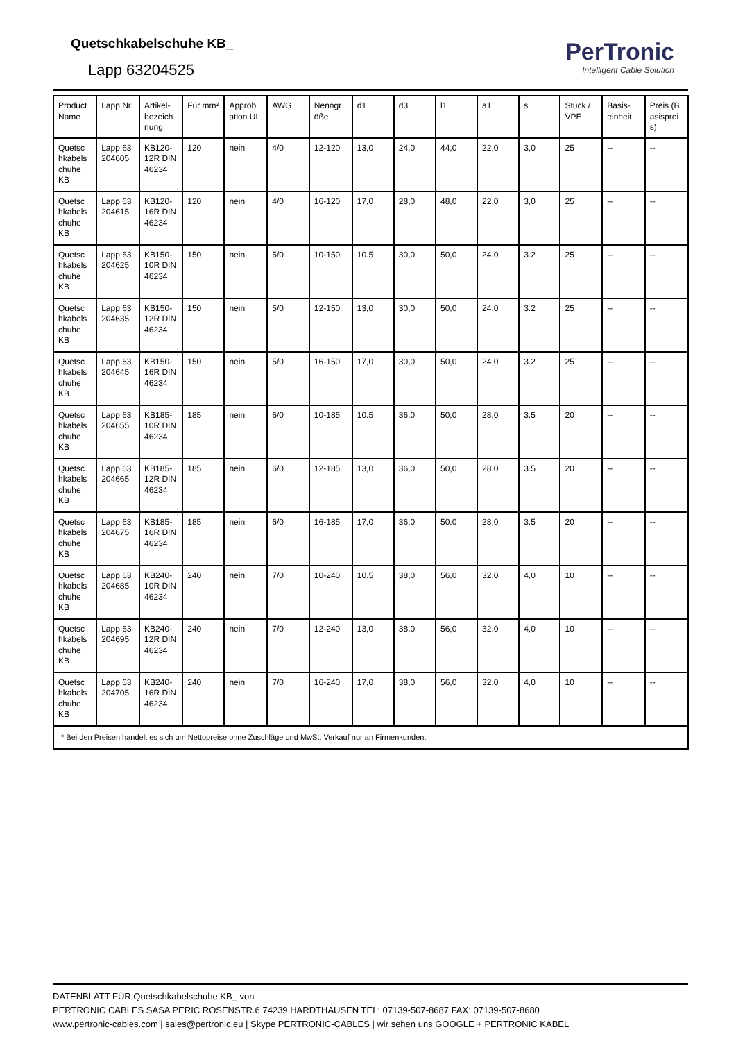Quetschkabelschuhe KB_
Lapp 63204525
PerTronic
Intelligent Cable Solution
| Product Name | Lapp Nr. | Artikel-bezeich nung | Für mm² | Approb ation UL | AWG | Nenngr öße | d1 | d3 | l1 | a1 | s | Stück / VPE | Basis-einheit | Preis (B asisprei s) |
| --- | --- | --- | --- | --- | --- | --- | --- | --- | --- | --- | --- | --- | --- | --- |
| Quetsc hkabels chuhe KB | Lapp 63 204605 | KB120-12R DIN 46234 | 120 | nein | 4/0 | 12-120 | 13,0 | 24,0 | 44,0 | 22,0 | 3,0 | 25 | -- | -- |
| Quetsc hkabels chuhe KB | Lapp 63 204615 | KB120-16R DIN 46234 | 120 | nein | 4/0 | 16-120 | 17,0 | 28,0 | 48,0 | 22,0 | 3,0 | 25 | -- | -- |
| Quetsc hkabels chuhe KB | Lapp 63 204625 | KB150-10R DIN 46234 | 150 | nein | 5/0 | 10-150 | 10.5 | 30,0 | 50,0 | 24,0 | 3.2 | 25 | -- | -- |
| Quetsc hkabels chuhe KB | Lapp 63 204635 | KB150-12R DIN 46234 | 150 | nein | 5/0 | 12-150 | 13,0 | 30,0 | 50,0 | 24,0 | 3.2 | 25 | -- | -- |
| Quetsc hkabels chuhe KB | Lapp 63 204645 | KB150-16R DIN 46234 | 150 | nein | 5/0 | 16-150 | 17,0 | 30,0 | 50,0 | 24,0 | 3.2 | 25 | -- | -- |
| Quetsc hkabels chuhe KB | Lapp 63 204655 | KB185-10R DIN 46234 | 185 | nein | 6/0 | 10-185 | 10.5 | 36,0 | 50,0 | 28,0 | 3.5 | 20 | -- | -- |
| Quetsc hkabels chuhe KB | Lapp 63 204665 | KB185-12R DIN 46234 | 185 | nein | 6/0 | 12-185 | 13,0 | 36,0 | 50,0 | 28,0 | 3.5 | 20 | -- | -- |
| Quetsc hkabels chuhe KB | Lapp 63 204675 | KB185-16R DIN 46234 | 185 | nein | 6/0 | 16-185 | 17,0 | 36,0 | 50,0 | 28,0 | 3.5 | 20 | -- | -- |
| Quetsc hkabels chuhe KB | Lapp 63 204685 | KB240-10R DIN 46234 | 240 | nein | 7/0 | 10-240 | 10.5 | 38,0 | 56,0 | 32,0 | 4,0 | 10 | -- | -- |
| Quetsc hkabels chuhe KB | Lapp 63 204695 | KB240-12R DIN 46234 | 240 | nein | 7/0 | 12-240 | 13,0 | 38,0 | 56,0 | 32,0 | 4,0 | 10 | -- | -- |
| Quetsc hkabels chuhe KB | Lapp 63 204705 | KB240-16R DIN 46234 | 240 | nein | 7/0 | 16-240 | 17,0 | 38,0 | 56,0 | 32,0 | 4,0 | 10 | -- | -- |
| * Bei den Preisen handelt es sich um Nettopreise ohne Zuschläge und MwSt. Verkauf nur an Firmenkunden. | | | | | | | | | | | | | | |
DATENBLATT FÜR Quetschkabelschuhe KB_ von
PERTRONIC CABLES SASA PERIC ROSENSTR.6 74239 HARDTHAUSEN TEL: 07139-507-8687 FAX: 07139-507-8680
www.pertronic-cables.com | sales@pertronic.eu | Skype PERTRONIC-CABLES | wir sehen uns GOOGLE + PERTRONIC KABEL